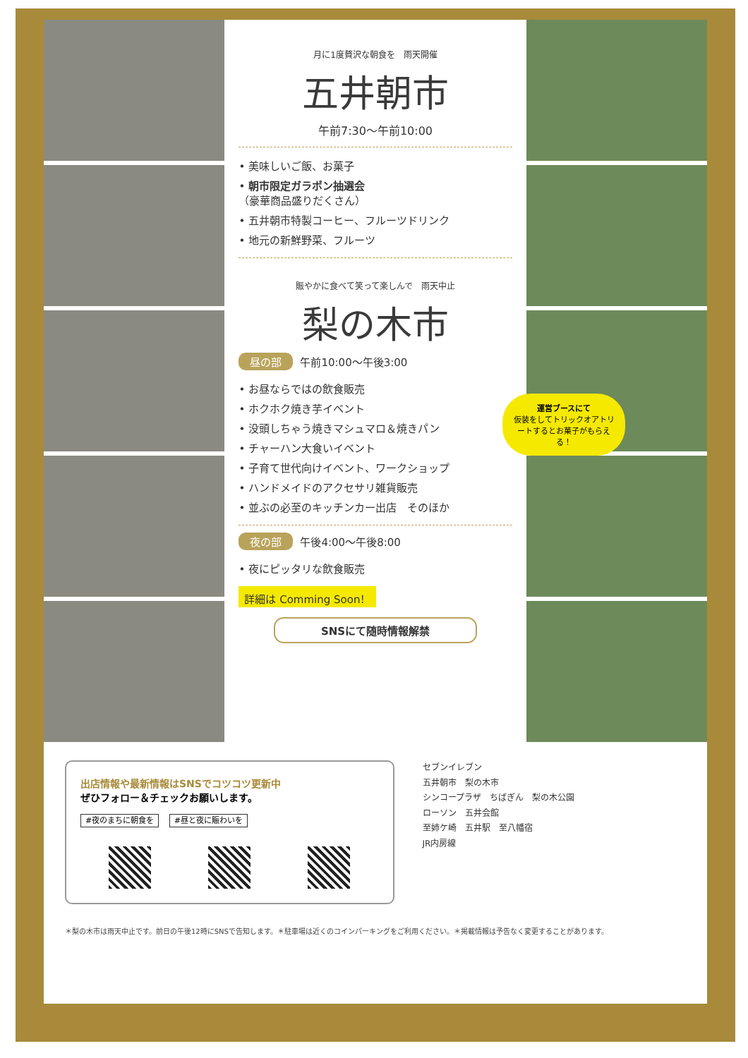月に1度贅沢な朝食を　雨天開催
五井朝市
午前7:30～午前10:00
• 美味しいご飯、お菓子
• 朝市限定ガラポン抽選会
（豪華商品盛りだくさん）
• 五井朝市特製コーヒー、フルーツドリンク
• 地元の新鮮野菜、フルーツ
賑やかに食べて笑って楽しんで　雨天中止
梨の木市
昼の部 午前10:00～午後3:00
• お昼ならではの飲食販売
• ホクホク焼き芋イベント
• 没頭しちゃう焼きマシュマロ＆焼きパン
• チャーハン大食いイベント
• 子育て世代向けイベント、ワークショップ
• ハンドメイドのアクセサリ雑貨販売
• 並ぶの必至のキッチンカー出店　そのほか
夜の部 午後4:00～午後8:00
• 夜にピッタリな飲食販売
詳細は Comming Soon！
SNSにて随時情報解禁
運営ブースにて
仮装をしてトリックオアトリートするとお菓子がもらえる！
出店情報や最新情報はSNSでコツコツ更新中
ぜひフォロー＆チェックお願いします。
#夜のまちに朝食を #昼と夜に賑わいを
セブンイレブン
五井朝市　梨の木市
シンコープラザ　ちばぎん　梨の木公園
ローソン　五井会館
至姉ケ崎　五井駅　至八幡宿
JR内房線
＊梨の木市は雨天中止です。前日の午後12時にSNSで告知します。＊駐車場は近くのコインパーキングをご利用ください。＊掲載情報は予告なく変更することがあります。